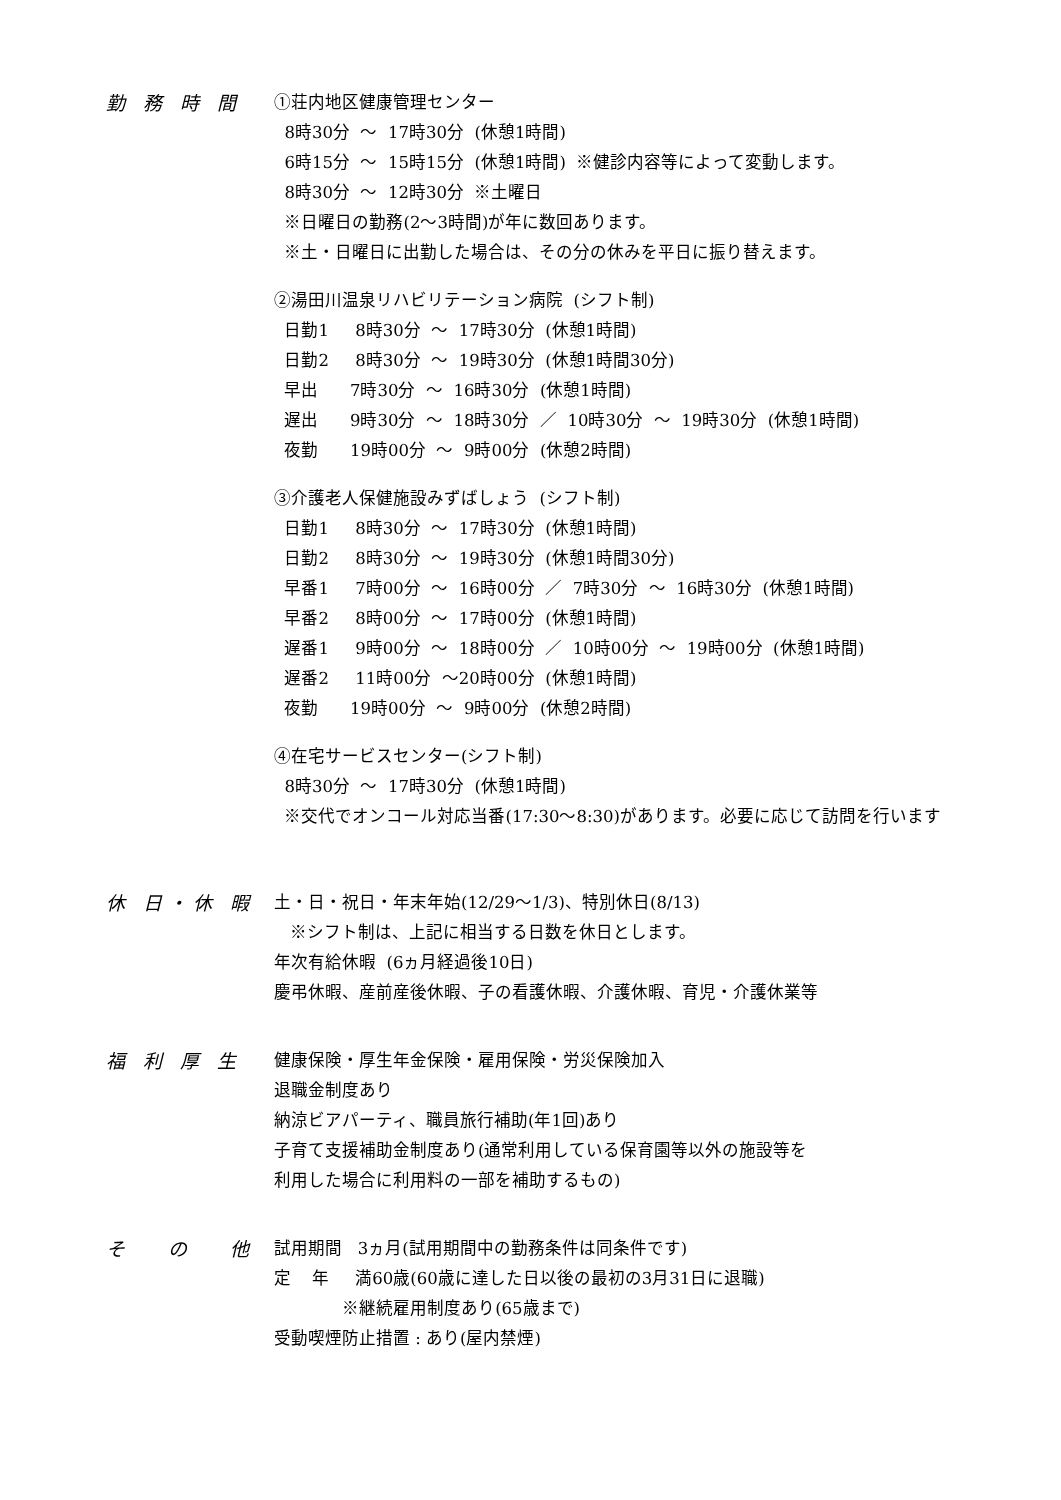勤 務 時 間
①荘内地区健康管理センター
8時30分 ～ 17時30分 (休憩1時間)
6時15分 ～ 15時15分 (休憩1時間) ※健診内容等によって変動します。
8時30分 ～ 12時30分 ※土曜日
※日曜日の勤務(2～3時間)が年に数回あります。
※土・日曜日に出勤した場合は、その分の休みを平日に振り替えます。
②湯田川温泉リハビリテーション病院 (シフト制)
日勤1 8時30分 ～ 17時30分 (休憩1時間)
日勤2 8時30分 ～ 19時30分 (休憩1時間30分)
早出 7時30分 ～ 16時30分 (休憩1時間)
遅出 9時30分 ～ 18時30分 ／ 10時30分 ～ 19時30分 (休憩1時間)
夜勤 19時00分 ～ 9時00分 (休憩2時間)
③介護老人保健施設みずばしょう (シフト制)
日勤1 8時30分 ～ 17時30分 (休憩1時間)
日勤2 8時30分 ～ 19時30分 (休憩1時間30分)
早番1 7時00分 ～ 16時00分 ／ 7時30分 ～ 16時30分 (休憩1時間)
早番2 8時00分 ～ 17時00分 (休憩1時間)
遅番1 9時00分 ～ 18時00分 ／ 10時00分 ～ 19時00分 (休憩1時間)
遅番2 11時00分 ～20時00分 (休憩1時間)
夜勤 19時00分 ～ 9時00分 (休憩2時間)
④在宅サービスセンター(シフト制)
8時30分 ～ 17時30分 (休憩1時間)
※交代でオンコール対応当番(17:30～8:30)があります。必要に応じて訪問を行います
休 日・休 暇
土・日・祝日・年末年始(12/29～1/3)、特別休日(8/13)
※シフト制は、上記に相当する日数を休日とします。
年次有給休暇 (6ヵ月経過後10日)
慶弔休暇、産前産後休暇、子の看護休暇、介護休暇、育児・介護休業等
福 利 厚 生
健康保険・厚生年金保険・雇用保険・労災保険加入
退職金制度あり
納涼ビアパーティ、職員旅行補助(年1回)あり
子育て支援補助金制度あり(通常利用している保育園等以外の施設等を
利用した場合に利用料の一部を補助するもの)
そ　 の　 他
試用期間 3ヵ月(試用期間中の勤務条件は同条件です)
定 年 満60歳(60歳に達した日以後の最初の3月31日に退職)
※継続雇用制度あり(65歳まで)
受動喫煙防止措置 : あり(屋内禁煙)